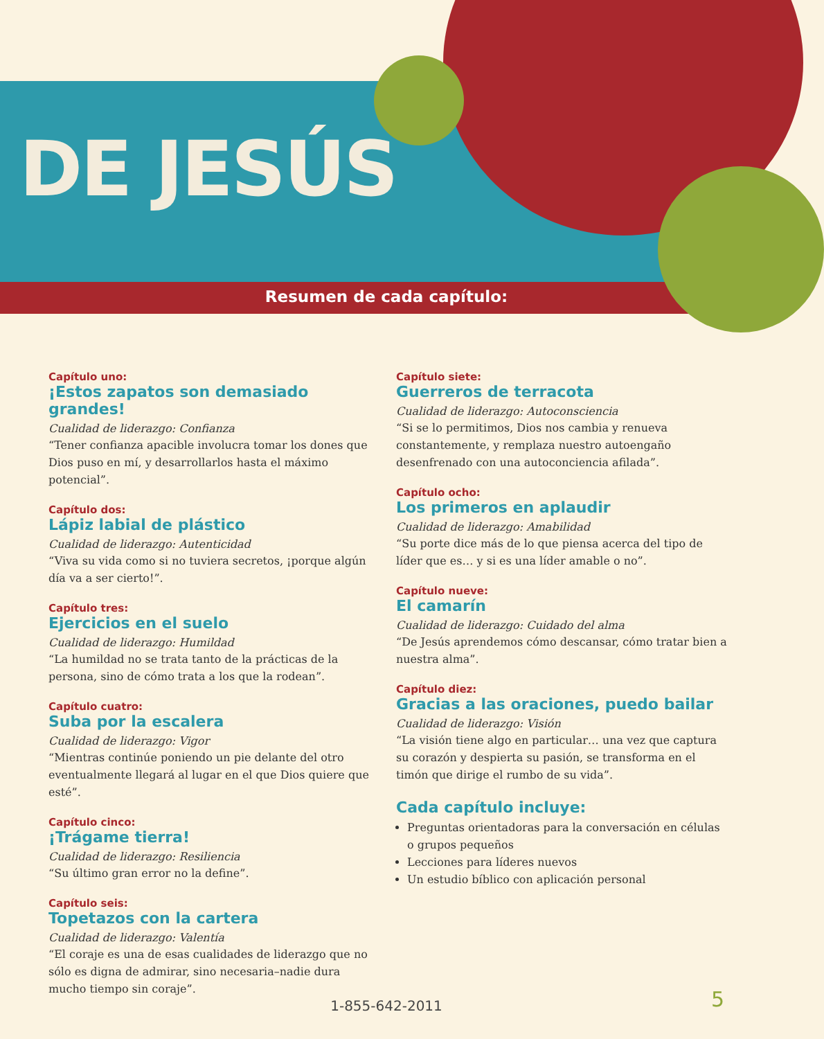DE JESÚS
Resumen de cada capítulo:
Capítulo uno:
¡Estos zapatos son demasiado grandes!
Cualidad de liderazgo: Confianza
“Tener confianza apacible involucra tomar los dones que Dios puso en mí, y desarrollarlos hasta el máximo potencial”.
Capítulo dos:
Lápiz labial de plástico
Cualidad de liderazgo: Autenticidad
“Viva su vida como si no tuviera secretos, ¡porque algún día va a ser cierto!”.
Capítulo tres:
Ejercicios en el suelo
Cualidad de liderazgo: Humildad
“La humildad no se trata tanto de la prácticas de la persona, sino de cómo trata a los que la rodean”.
Capítulo cuatro:
Suba por la escalera
Cualidad de liderazgo: Vigor
“Mientras continúe poniendo un pie delante del otro eventualmente llegará al lugar en el que Dios quiere que esté”.
Capítulo cinco:
¡Trágame tierra!
Cualidad de liderazgo: Resiliencia
“Su último gran error no la define”.
Capítulo seis:
Topetazos con la cartera
Cualidad de liderazgo: Valentía
“El coraje es una de esas cualidades de liderazgo que no sólo es digna de admirar, sino necesaria–nadie dura mucho tiempo sin coraje”.
Capítulo siete:
Guerreros de terracota
Cualidad de liderazgo: Autoconsciencia
“Si se lo permitimos, Dios nos cambia y renueva constantemente, y remplaza nuestro autoengaño desenfrenado con una autoconciencia afilada”.
Capítulo ocho:
Los primeros en aplaudir
Cualidad de liderazgo: Amabilidad
“Su porte dice más de lo que piensa acerca del tipo de líder que es… y si es una líder amable o no”.
Capítulo nueve:
El camarín
Cualidad de liderazgo: Cuidado del alma
“De Jesús aprendemos cómo descansar, cómo tratar bien a nuestra alma”.
Capítulo diez:
Gracias a las oraciones, puedo bailar
Cualidad de liderazgo: Visión
“La visión tiene algo en particular… una vez que captura su corazón y despierta su pasión, se transforma en el timón que dirige el rumbo de su vida”.
Cada capítulo incluye:
Preguntas orientadoras para la conversación en células o grupos pequeños
Lecciones para líderes nuevos
Un estudio bíblico con aplicación personal
1-855-642-2011 5